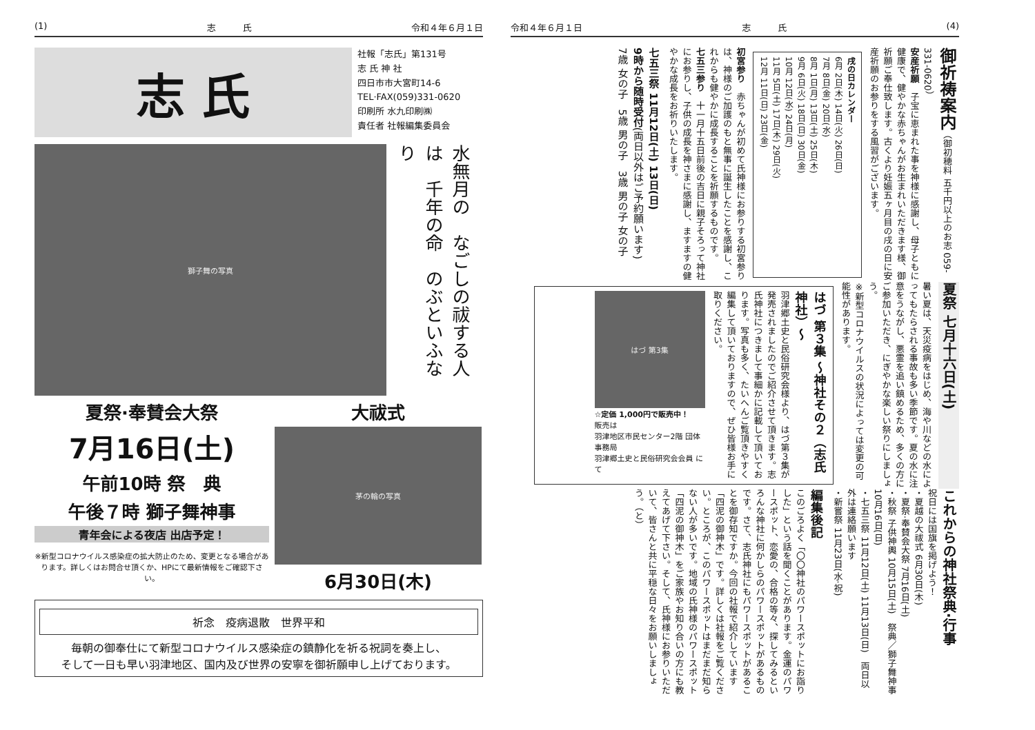(1) 志　　　氏 令和４年６月１日
志 氏
社報「志氏」第131号
志 氏 神 社
四日市市大宮町14-6
TEL·FAX(059)331-0620
印刷所 水九印刷㈱
責任者 社報編集委員会
獅子舞の写真
水無月の　なごしの祓する人は　千年の命　のぶといふなり
夏祭·奉賛会大祭
7月16日(土)
午前10時 祭　典
午後７時 獅子舞神事
青年会による夜店 出店予定！
※新型コロナウイルス感染症の拡大防止のため、変更となる場合があります。詳しくはお問合せ頂くか、HPにて最新情報をご確認下さい。
大祓式
茅の輪の写真
6月30日(木)
祈念　疫病退散　世界平和
毎朝の御奉仕にて新型コロナウイルス感染症の鎮静化を祈る祝詞を奏上し、
そして一日も早い羽津地区、国内及び世界の安寧を御祈願申し上げております。
令和４年６月１日 志　　　氏 (4)
御祈祷案内（御初穂料 五千円以上のお志 059-331-0620）
安産祈願　子宝に恵まれた事を神様に感謝し、母子ともに健康で、健やかな赤ちゃんがお生まれいただきます様、御祈願ご奉仕致します。古くより妊娠五ヶ月目の戌の日に安産祈願のお参りをする風習がございます。
戌の日カレンダー
6月 2日(木) 14日(火) 26日(日)
7月 8日(金) 20日(水)
8月 1日(月) 13日(土) 25日(木)
9月 6日(火) 18日(日) 30日(金)
10月 12日(水) 24日(月)
11月 5日(土) 17日(木) 29日(火)
12月 11日(日) 23日(金)
初宮参り　赤ちゃんが初めて氏神様にお参りする初宮参りは、神様のご加護のもと無事に誕生したことを感謝し、これからも健やかに成長することを祈願するものです。
七五三参り　十一月十五日前後の吉日に親子そろって神社にお参りし、子供の成長を神さまに感謝し、ますますの健やかな成長をお祈りいたします。
七五三祭 11月12日(土) 13日(日)
9時から随時受付(両日以外はご予約願います)
7歳 女の子　5歳 男の子　3歳 男の子 女の子
夏祭 七月十六日(土)
暑い夏は、天災疫病をはじめ、海や川などの水によってもたらされる事故も多い季節です。夏の水に注意をうながし、悪霊を追い鎮めるため、多くの方にご参加いただき、にぎやかな楽しい祭りにしましょう。
※新型コロナウイルスの状況によっては変更の可能性があります。
はづ 第３集 ～神社その２（志氏神社）～
羽津郷土史と民俗研究会様より、はづ第３集が発売されましたのでご紹介させて頂きます。志氏神社につきまして事細かに記載して頂いております。写真も多く、たいへんご覧頂きやすく編集して頂いておりますので、ぜひ皆様お手に取りください。
はづ 第3集
☆定価 1,000円で販売中！
販売は
羽津地区市民センター2階 団体事務局
羽津郷土史と民俗研究会会員 にて
これからの神社祭典·行事
祝日には国旗を掲げよう！
・夏越の大祓式 6月30日(木)
・夏祭·奉賛会大祭 7月16日(土)
・秋祭 子供神輿 10月15日(土)　祭典／獅子舞神事 10月16日(日)
・七五三祭 11月12日(土) 11月13日(日)　両日以外は連絡願います
・新嘗祭 11月23日(水·祝)
編集後記
このごろよく「〇〇神社のパワースポットにお詣りした」という話を聞くことがあります。金運のパワースポット、恋愛の、合格の等々、探してみるといろんな神社に何かしらのパワースポットがあるものです。さて、志氏神社にもパワースポットがあることを御存知ですか。今回の社報で紹介しています「四泥の御神木」です。詳しくは社報をご覧ください。ところが、このパワースポットはまだまだ知らない人が多いです。地域の氏神様のパワースポット「四泥の御神木」をご家族やお知り合いの方にも教えてあげて下さい。そして、氏神様にお参りいただいて、皆さんと共に平穏な日々をお願いしましょう。（と）